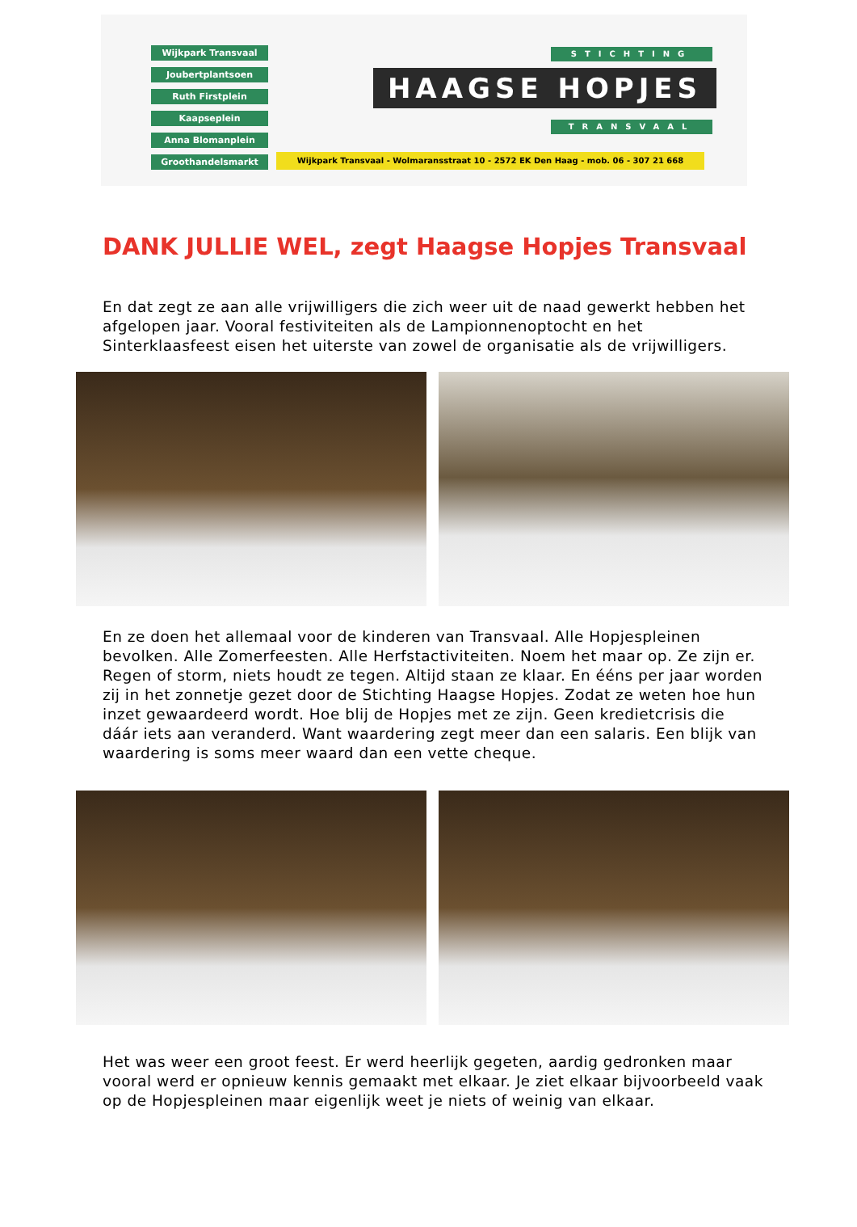Wijkpark Transvaal
Joubertplantsoen
Ruth Firstplein
Kaapseplein
Anna Blomanplein
Groothandelsmarkt
STICHTING
HAAGSE HOPJES
TRANSVAAL
Wijkpark Transvaal - Wolmaransstraat 10 - 2572 EK Den Haag - mob. 06 - 307 21 668
DANK JULLIE WEL, zegt Haagse Hopjes Transvaal
En dat zegt ze aan alle vrijwilligers die zich weer uit de naad gewerkt hebben het afgelopen jaar. Vooral festiviteiten als de Lampionnenoptocht en het Sinterklaasfeest eisen het uiterste van zowel de organisatie als de vrijwilligers.
En ze doen het allemaal voor de kinderen van Transvaal. Alle Hopjespleinen bevolken. Alle Zomerfeesten. Alle Herfstactiviteiten. Noem het maar op. Ze zijn er. Regen of storm, niets houdt ze tegen. Altijd staan ze klaar. En ééns per jaar worden zij in het zonnetje gezet door de Stichting Haagse Hopjes. Zodat ze weten hoe hun inzet gewaardeerd wordt. Hoe blij de Hopjes met ze zijn. Geen kredietcrisis die dáár iets aan veranderd. Want waardering zegt meer dan een salaris. Een blijk van waardering is soms meer waard dan een vette cheque.
Het was weer een groot feest. Er werd heerlijk gegeten, aardig gedronken maar vooral werd er opnieuw kennis gemaakt met elkaar. Je ziet elkaar bijvoorbeeld vaak op de Hopjespleinen maar eigenlijk weet je niets of weinig van elkaar.